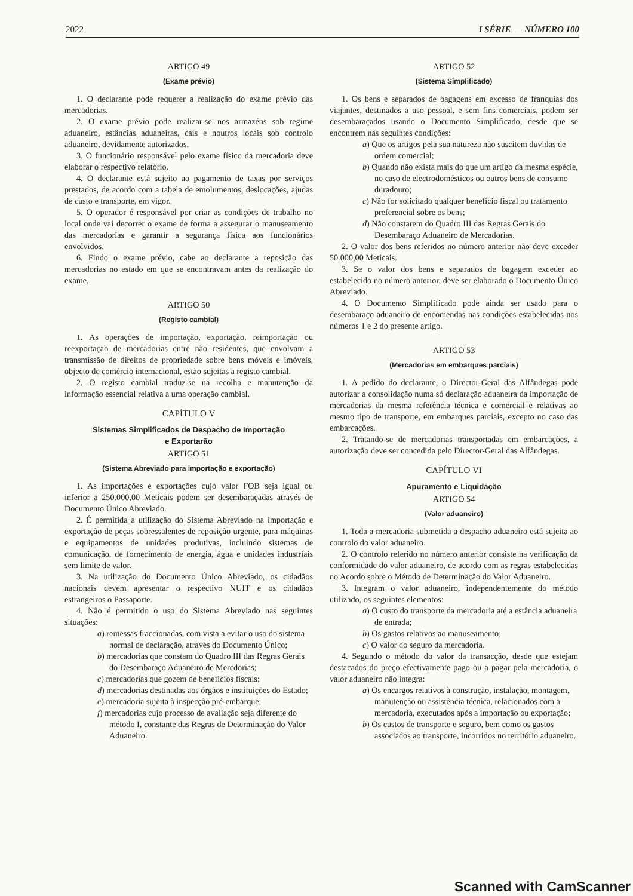2022 I SÉRIE — NÚMERO 100
ARTIGO 49
(Exame prévio)
1. O declarante pode requerer a realização do exame prévio das mercadorias.
2. O exame prévio pode realizar-se nos armazéns sob regime aduaneiro, estâncias aduaneiras, cais e noutros locais sob controlo aduaneiro, devidamente autorizados.
3. O funcionário responsável pelo exame físico da mercadoria deve elaborar o respectivo relatório.
4. O declarante está sujeito ao pagamento de taxas por serviços prestados, de acordo com a tabela de emolumentos, deslocações, ajudas de custo e transporte, em vigor.
5. O operador é responsável por criar as condições de trabalho no local onde vai decorrer o exame de forma a assegurar o manuseamento das mercadorias e garantir a segurança física aos funcionários envolvidos.
6. Findo o exame prévio, cabe ao declarante a reposição das mercadorias no estado em que se encontravam antes da realização do exame.
ARTIGO 50
(Registo cambial)
1. As operações de importação, exportação, reimportação ou reexportação de mercadorias entre não residentes, que envolvam a transmissão de direitos de propriedade sobre bens móveis e imóveis, objecto de comércio internacional, estão sujeitas a registo cambial.
2. O registo cambial traduz-se na recolha e manutenção da informação essencial relativa a uma operação cambial.
CAPÍTULO V
Sistemas Simplificados de Despacho de Importação
e Exportarão
ARTIGO 51
(Sistema Abreviado para importação e exportação)
1. As importações e exportações cujo valor FOB seja igual ou inferior a 250.000,00 Meticais podem ser desembaraçadas através de Documento Único Abreviado.
2. É permitida a utilização do Sistema Abreviado na importação e exportação de peças sobressalentes de reposição urgente, para máquinas e equipamentos de unidades produtivas, incluindo sistemas de comunicação, de fornecimento de energia, água e unidades industriais sem limite de valor.
3. Na utilização do Documento Único Abreviado, os cidadãos nacionais devem apresentar o respectivo NUIT e os cidadãos estrangeiros o Passaporte.
4. Não é permitido o uso do Sistema Abreviado nas seguintes situações:
a) remessas fraccionadas, com vista a evitar o uso do sistema normal de declaração, através do Documento Único;
b) mercadorias que constam do Quadro III das Regras Gerais do Desembaraço Aduaneiro de Mercdorias;
c) mercadorias que gozem de benefícios fiscais;
d) mercadorias destinadas aos órgãos e instituições do Estado;
e) mercadoria sujeita à inspecção pré-embarque;
f) mercadorias cujo processo de avaliação seja diferente do método I, constante das Regras de Determinação do Valor Aduaneiro.
ARTIGO 52
(Sistema Simplificado)
1. Os bens e separados de bagagens em excesso de franquias dos viajantes, destinados a uso pessoal, e sem fins comerciais, podem ser desembaraçados usando o Documento Simplificado, desde que se encontrem nas seguintes condições:
a) Que os artigos pela sua natureza não suscitem duvidas de ordem comercial;
b) Quando não exista mais do que um artigo da mesma espécie, no caso de electrodomésticos ou outros bens de consumo duradouro;
c) Não for solicitado qualquer benefício fiscal ou tratamento preferencial sobre os bens;
d) Não constarem do Quadro III das Regras Gerais do Desembaraço Aduaneiro de Mercadorias.
2. O valor dos bens referidos no número anterior não deve exceder 50.000,00 Meticais.
3. Se o valor dos bens e separados de bagagem exceder ao estabelecido no número anterior, deve ser elaborado o Documento Único Abreviado.
4. O Documento Simplificado pode ainda ser usado para o desembaraço aduaneiro de encomendas nas condições estabelecidas nos números 1 e 2 do presente artigo.
ARTIGO 53
(Mercadorias em embarques parciais)
1. A pedido do declarante, o Director-Geral das Alfândegas pode autorizar a consolidação numa só declaração aduaneira da importação de mercadorias da mesma referência técnica e comercial e relativas ao mesmo tipo de transporte, em embarques parciais, excepto no caso das embarcações.
2. Tratando-se de mercadorias transportadas em embarcações, a autorização deve ser concedida pelo Director-Geral das Alfândegas.
CAPÍTULO VI
Apuramento e Liquidação
ARTIGO 54
(Valor aduaneiro)
1. Toda a mercadoria submetida a despacho aduaneiro está sujeita ao controlo do valor aduaneiro.
2. O controlo referido no número anterior consiste na verificação da conformidade do valor aduaneiro, de acordo com as regras estabelecidas no Acordo sobre o Método de Determinação do Valor Aduaneiro.
3. Integram o valor aduaneiro, independentemente do método utilizado, os seguintes elementos:
a) O custo do transporte da mercadoria até a estância aduaneira de entrada;
b) Os gastos relativos ao manuseamento;
c) O valor do seguro da mercadoria.
4. Segundo o método do valor da transacção, desde que estejam destacados do preço efectivamente pago ou a pagar pela mercadoria, o valor aduaneiro não integra:
a) Os encargos relativos à construção, instalação, montagem, manutenção ou assistência técnica, relacionados com a mercadoria, executados após a importação ou exportação;
b) Os custos de transporte e seguro, bem como os gastos associados ao transporte, incorridos no território aduaneiro.
Scanned with CamScanner